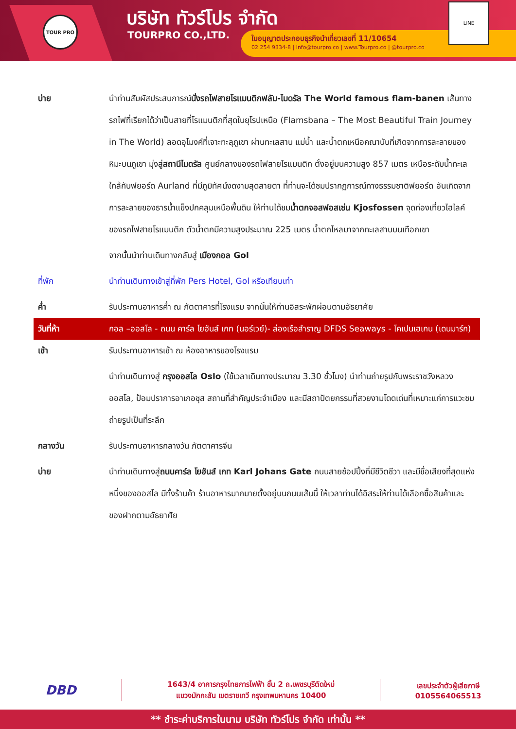TOUR PRO บริษัท ทัวร์โปร จำกัด
TOURPRO CO.,LTD.
ใบอนุญาตประกอบธุรกิจนำเที่ยวเลขที่ 11/10654
02 254 9334-8 | Info@tourpro.co | www.Tourpro.co | @tourpro.co
LINE
| บ่าย | นำท่านสัมผัสประสบการณ์ นั่งรถไฟสายโรแมนติกฟลัม-ไมดรัล The World famous flam-banen เส้นทางรถไฟที่เรียกได้ว่าเป็นสายที่โรแมนติกที่สุดในยุโรปเหนือ (Flamsbana – The Most Beautiful Train Journey in The World) ลอดอุโมงค์ที่เจาะทะลุภูเขา ผ่านทะเลสาบ แม่น้ำ และน้ำตกเหนือคณานับที่เกิดจากการละลายของหิมะบนภูเขา มุ่งสู่ สถานีไมดรัล ศูนย์กลางของรถไฟสายโรแมนติก ตั้งอยู่บนความสูง 857 เมตร เหนือระดับน้ำทะเล ใกล้กับฟยอร์ด Aurland ที่มีภูมิทัศน์งดงามสุดสายตา ที่ท่านจะได้ชมปรากฏการณ์ทางธรรมชาติฟยอร์ด อันเกิดจากการละลายของธารน้ำแข็งปกคลุมเหนือพื้นดิน ให้ท่านได้ชม น้ำตกจอสฟอสเซ่น Kjosfossen จุดท่องเที่ยวไฮไลค์ของรถไฟสายโรแมนติก ตัวน้ำตกมีความสูงประมาณ 225 เมตร น้ำตกไหลมาจากทะเลสาบบนเทือกเขา |
| | จากนั้นนำท่านเดินทางกลับสู่ เมืองกอล Gol |
| ที่พัก | นำท่านเดินทางเข้าสู่ที่พัก Pers Hotel, Gol หรือเทียบเท่า |
| ค่ำ | รับประทานอาหารค่ำ ณ ภัตตาคารที่โรงแรม จากนั้นให้ท่านอิสระพักผ่อนตามอัธยาศัย |
| วันที่ห้า | กอล –ออสโล - ถนน คาร์ล โยฮันส์ เกท (นอร์เวย์)- ล่องเรือสำราญ DFDS Seaways - โคเปนเฮเกน (เดนมาร์ก) |
| เช้า | รับประทานอาหารเช้า ณ ห้องอาหารของโรงแรม |
| | นำท่านเดินทางสู่ กรุงออสโล Oslo (ใช้เวลาเดินทางประมาณ 3.30 ชั่วโมง) นำท่านถ่ายรูปกับพระราชวังหลวงออสโล, ป้อมปราการอาเกอชุส สถานที่สำคัญประจำเมือง และมีสถาปัตยกรรมที่สวยงามโดดเด่นที่เหมาะแก่การแวะชมถ่ายรูปเป็นที่ระลึก |
| กลางวัน | รับประทานอาหารกลางวัน ภัตตาคารจีน |
| บ่าย | นำท่านเดินทางสู่ ถนนคาร์ล โยฮันส์ เกท Karl Johans Gate ถนนสายช้อปปิ้งที่มีชีวิตชีวา และมีชื่อเสียงที่สุดแห่งหนึ่งของออสโล มีทั้งร้านค้า ร้านอาหารมากมายตั้งอยู่บนถนนเส้นนี้ ให้เวลาท่านได้อิสระให้ท่านได้เลือกซื้อสินค้าและของฝากตามอัธยาศัย |
DBD
1643/4 อาคารกรุงไทยการไฟฟ้า ชั้น 2 ถ.เพชรบุรีตัดใหม่
แขวงมักกะสัน เขตราชเทวี กรุงเทพมหานคร 10400
เลขประจำตัวผู้เสียภาษี
0105564065513
** ชำระค่าบริการในนาม บริษัท ทัวร์โปร จำกัด เท่านั้น **